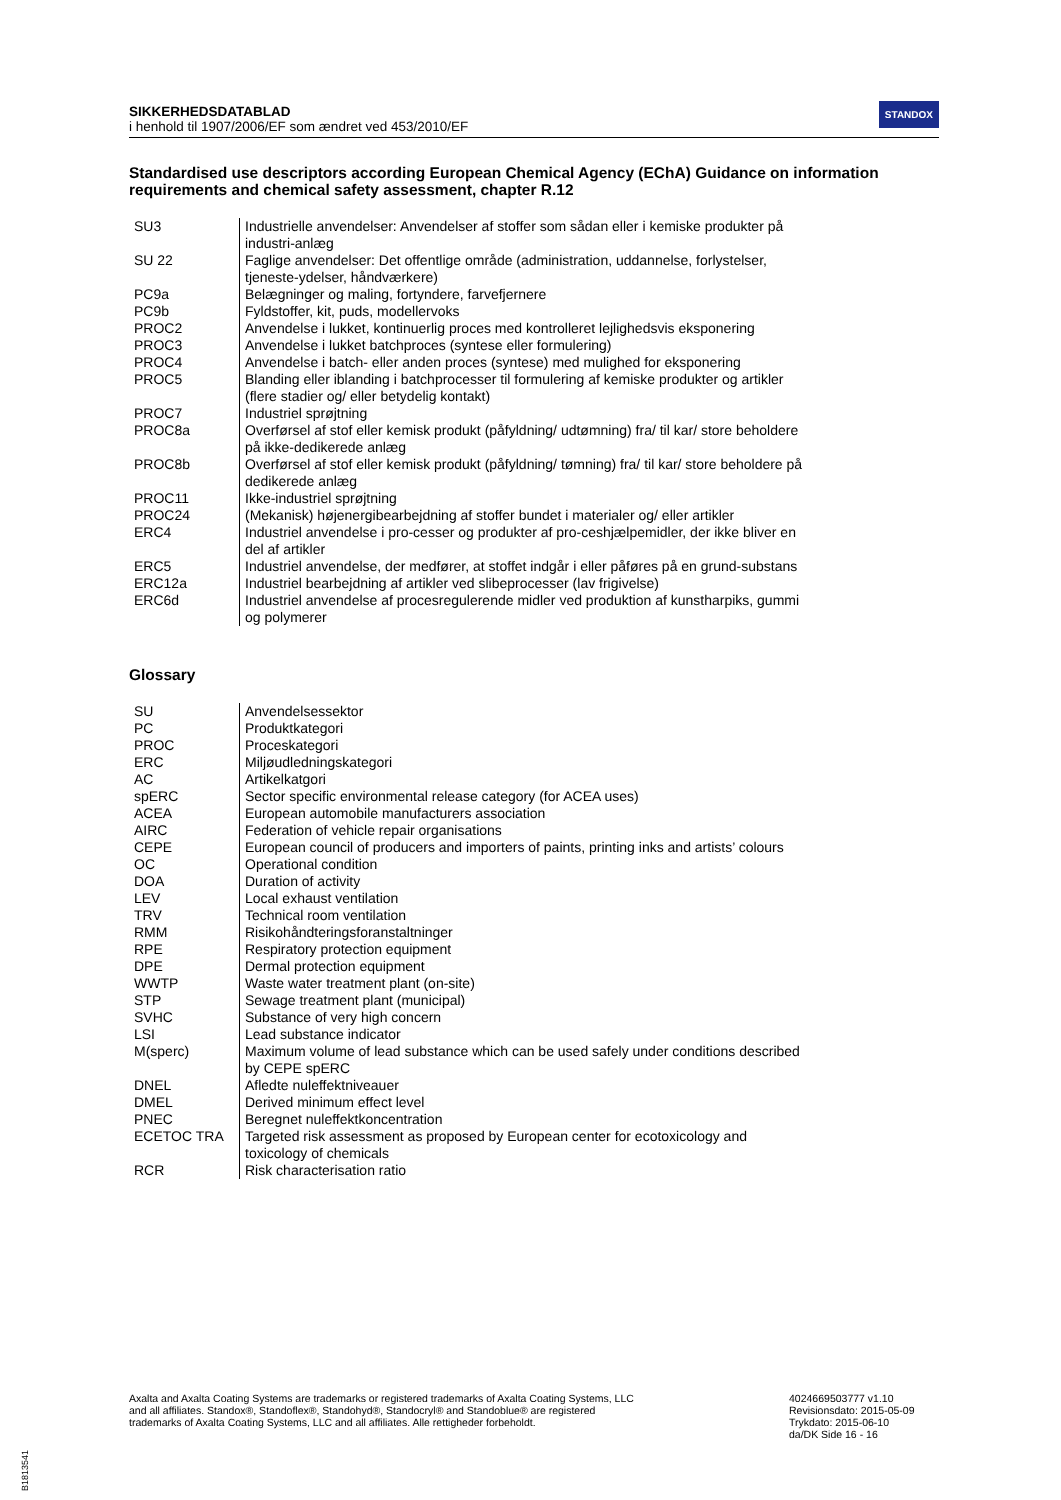SIKKERHEDSDATABLAD
i henhold til 1907/2006/EF som ændret ved 453/2010/EF
STANDOX
Standardised use descriptors according European Chemical Agency (EChA) Guidance on information requirements and chemical safety assessment, chapter R.12
| SU3 | Industrielle anvendelser: Anvendelser af stoffer som sådan eller i kemiske produkter på industri-anlæg |
| SU 22 | Faglige anvendelser: Det offentlige område (administration, uddannelse, forlystelser, tjeneste-ydelser, håndværkere) |
| PC9a | Belægninger og maling, fortyndere, farvefjernere |
| PC9b | Fyldstoffer, kit, puds, modellervoks |
| PROC2 | Anvendelse i lukket, kontinuerlig proces med kontrolleret lejlighedsvis eksponering |
| PROC3 | Anvendelse i lukket batchproces (syntese eller formulering) |
| PROC4 | Anvendelse i batch- eller anden proces (syntese) med mulighed for eksponering |
| PROC5 | Blanding eller iblanding i batchprocesser til formulering af kemiske produkter og artikler (flere stadier og/ eller betydelig kontakt) |
| PROC7 | Industriel sprøjtning |
| PROC8a | Overførsel af stof eller kemisk produkt (påfyldning/ udtømning) fra/ til kar/ store beholdere på ikke-dedikerede anlæg |
| PROC8b | Overførsel af stof eller kemisk produkt (påfyldning/ tømning) fra/ til kar/ store beholdere på dedikerede anlæg |
| PROC11 | Ikke-industriel sprøjtning |
| PROC24 | (Mekanisk) højenergibearbejdning af stoffer bundet i materialer og/ eller artikler |
| ERC4 | Industriel anvendelse i pro-cesser og produkter af pro-ceshjælpemidler, der ikke bliver en del af artikler |
| ERC5 | Industriel anvendelse, der medfører, at stoffet indgår i eller påføres på en grund-substans |
| ERC12a | Industriel bearbejdning af artikler ved slibeprocesser (lav frigivelse) |
| ERC6d | Industriel anvendelse af procesregulerende midler ved produktion af kunstharpiks, gummi og polymerer |
Glossary
| SU | Anvendelsessektor |
| PC | Produktkategori |
| PROC | Proceskategori |
| ERC | Miljøudledningskategori |
| AC | Artikelkatgori |
| spERC | Sector specific environmental release category (for ACEA uses) |
| ACEA | European automobile manufacturers association |
| AIRC | Federation of vehicle repair organisations |
| CEPE | European council of producers and importers of paints, printing inks and artists’ colours |
| OC | Operational condition |
| DOA | Duration of activity |
| LEV | Local exhaust ventilation |
| TRV | Technical room ventilation |
| RMM | Risikohåndteringsforanstaltninger |
| RPE | Respiratory protection equipment |
| DPE | Dermal protection equipment |
| WWTP | Waste water treatment plant (on-site) |
| STP | Sewage treatment plant (municipal) |
| SVHC | Substance of very high concern |
| LSI | Lead substance indicator |
| M(sperc) | Maximum volume of lead substance which can be used safely under conditions described by CEPE spERC |
| DNEL | Afledte nuleffektniveauer |
| DMEL | Derived minimum effect level |
| PNEC | Beregnet nuleffektkoncentration |
| ECETOC TRA | Targeted risk assessment as proposed by European center for ecotoxicology and toxicology of chemicals |
| RCR | Risk characterisation ratio |
Axalta and Axalta Coating Systems are trademarks or registered trademarks of Axalta Coating Systems, LLC and all affiliates. Standox®, Standoflex®, Standohyd®, Standocryl® and Standoblue® are registered trademarks of Axalta Coating Systems, LLC and all affiliates. Alle rettigheder forbeholdt.
4024669503777 v1.10
Revisionsdato: 2015-05-09
Trykdato: 2015-06-10
da/DK Side 16 - 16
B1813541